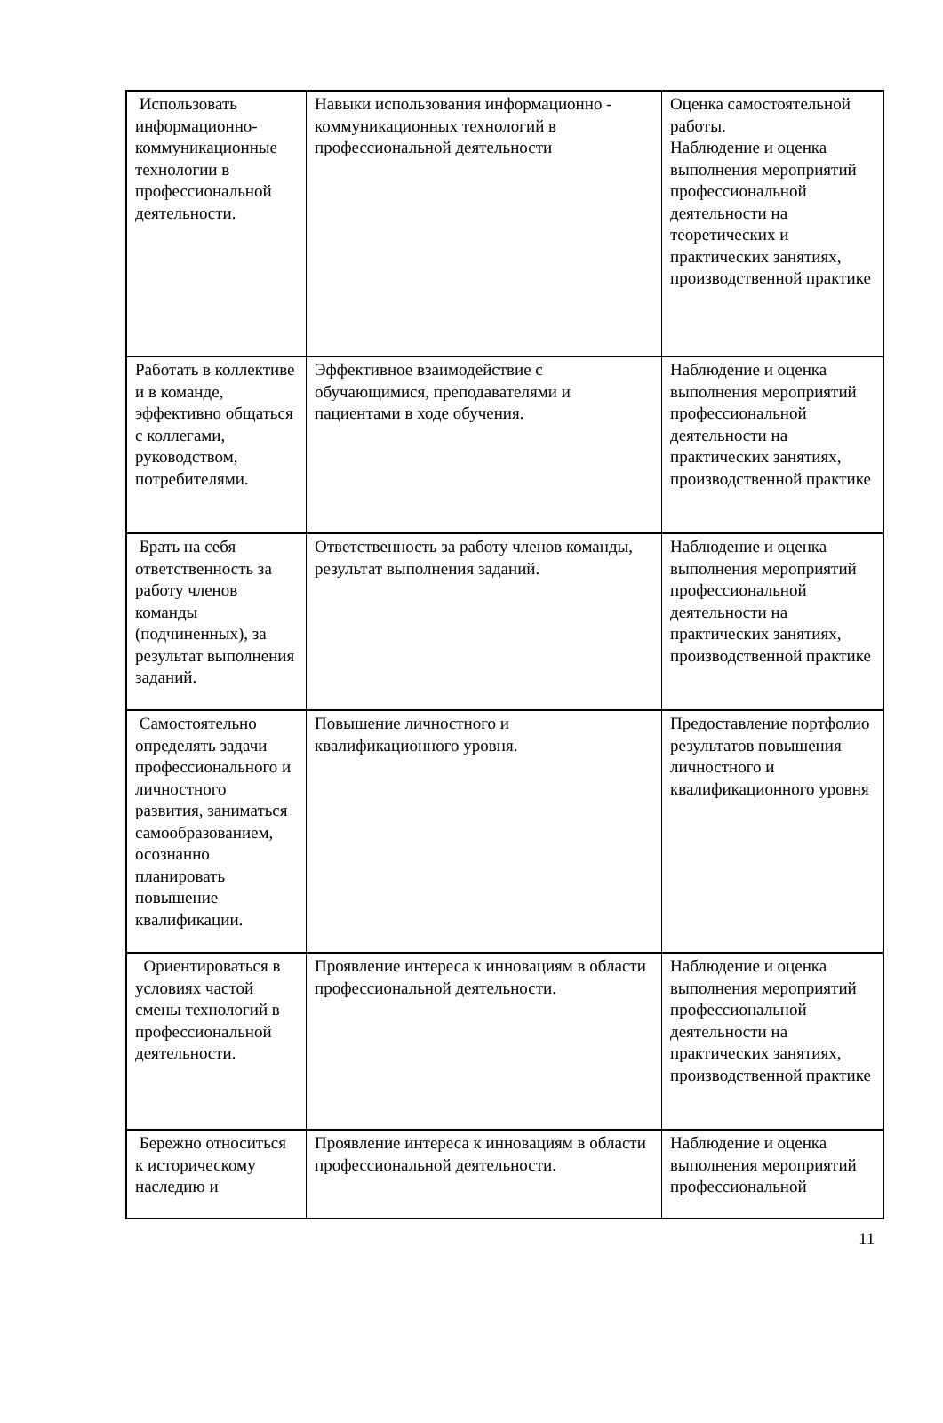| Использовать информационно-коммуникационные технологии в профессиональной деятельности. | Навыки использования информационно - коммуникационных технологий в профессиональной деятельности | Оценка самостоятельной работы. Наблюдение и оценка выполнения мероприятий профессиональной деятельности на теоретических и практических занятиях, производственной практике |
| Работать в коллективе и в команде, эффективно общаться с коллегами, руководством, потребителями. | Эффективное взаимодействие с обучающимися, преподавателями и пациентами в ходе обучения. | Наблюдение и оценка выполнения мероприятий профессиональной деятельности на практических занятиях, производственной практике |
| Брать на себя ответственность за работу членов команды (подчиненных), за результат выполнения заданий. | Ответственность за работу членов команды, результат выполнения заданий. | Наблюдение и оценка выполнения мероприятий профессиональной деятельности на практических занятиях, производственной практике |
| Самостоятельно определять задачи профессионального и личностного развития, заниматься самообразованием, осознанно планировать повышение квалификации. | Повышение личностного и квалификационного уровня. | Предоставление портфолио результатов повышения личностного и квалификационного уровня |
| Ориентироваться в условиях частой смены технологий в профессиональной деятельности. | Проявление интереса к инновациям в области профессиональной деятельности. | Наблюдение и оценка выполнения мероприятий профессиональной деятельности на практических занятиях, производственной практике |
| Бережно относиться к историческому наследию и | Проявление интереса к инновациям в области профессиональной деятельности. | Наблюдение и оценка выполнения мероприятий профессиональной |
11